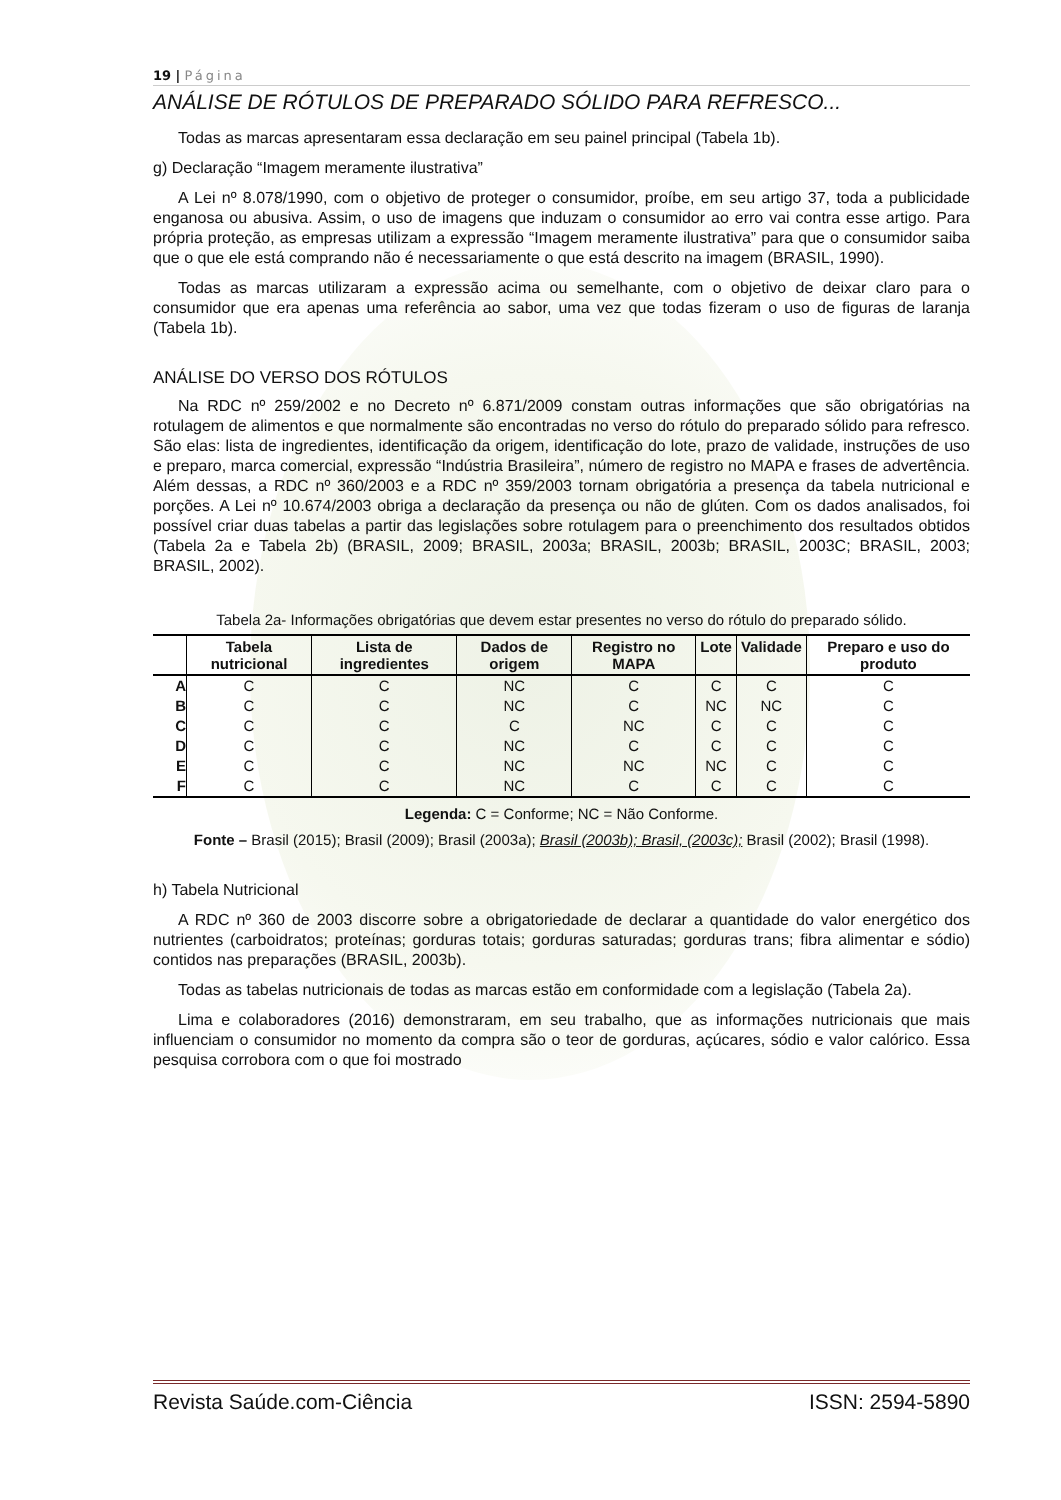19 | Página
ANÁLISE DE RÓTULOS DE PREPARADO SÓLIDO PARA REFRESCO...
Todas as marcas apresentaram essa declaração em seu painel principal (Tabela 1b).
g) Declaração “Imagem meramente ilustrativa”
A Lei nº 8.078/1990, com o objetivo de proteger o consumidor, proíbe, em seu artigo 37, toda a publicidade enganosa ou abusiva. Assim, o uso de imagens que induzam o consumidor ao erro vai contra esse artigo. Para própria proteção, as empresas utilizam a expressão “Imagem meramente ilustrativa” para que o consumidor saiba que o que ele está comprando não é necessariamente o que está descrito na imagem (BRASIL, 1990).
Todas as marcas utilizaram a expressão acima ou semelhante, com o objetivo de deixar claro para o consumidor que era apenas uma referência ao sabor, uma vez que todas fizeram o uso de figuras de laranja (Tabela 1b).
ANÁLISE DO VERSO DOS RÓTULOS
Na RDC nº 259/2002 e no Decreto nº 6.871/2009 constam outras informações que são obrigatórias na rotulagem de alimentos e que normalmente são encontradas no verso do rótulo do preparado sólido para refresco. São elas: lista de ingredientes, identificação da origem, identificação do lote, prazo de validade, instruções de uso e preparo, marca comercial, expressão “Indústria Brasileira”, número de registro no MAPA e frases de advertência. Além dessas, a RDC nº 360/2003 e a RDC nº 359/2003 tornam obrigatória a presença da tabela nutricional e porções. A Lei nº 10.674/2003 obriga a declaração da presença ou não de glúten. Com os dados analisados, foi possível criar duas tabelas a partir das legislações sobre rotulagem para o preenchimento dos resultados obtidos (Tabela 2a e Tabela 2b) (BRASIL, 2009; BRASIL, 2003a; BRASIL, 2003b; BRASIL, 2003C; BRASIL, 2003; BRASIL, 2002).
Tabela 2a- Informações obrigatórias que devem estar presentes no verso do rótulo do preparado sólido.
| | Tabela nutricional | Lista de ingredientes | Dados de origem | Registro no MAPA | Lote | Validade | Preparo e uso do produto |
| --- | --- | --- | --- | --- | --- | --- | --- |
| A | C | C | NC | C | C | C | C |
| B | C | C | NC | C | NC | NC | C |
| C | C | C | C | NC | C | C | C |
| D | C | C | NC | C | C | C | C |
| E | C | C | NC | NC | NC | C | C |
| F | C | C | NC | C | C | C | C |
Legenda: C = Conforme; NC = Não Conforme.
Fonte – Brasil (2015); Brasil (2009); Brasil (2003a); Brasil (2003b); Brasil, (2003c); Brasil (2002); Brasil (1998).
h) Tabela Nutricional
A RDC nº 360 de 2003 discorre sobre a obrigatoriedade de declarar a quantidade do valor energético dos nutrientes (carboidratos; proteínas; gorduras totais; gorduras saturadas; gorduras trans; fibra alimentar e sódio) contidos nas preparações (BRASIL, 2003b).
Todas as tabelas nutricionais de todas as marcas estão em conformidade com a legislação (Tabela 2a).
Lima e colaboradores (2016) demonstraram, em seu trabalho, que as informações nutricionais que mais influenciam o consumidor no momento da compra são o teor de gorduras, açúcares, sódio e valor calórico. Essa pesquisa corrobora com o que foi mostrado
Revista Saúde.com-Ciência ISSN: 2594-5890